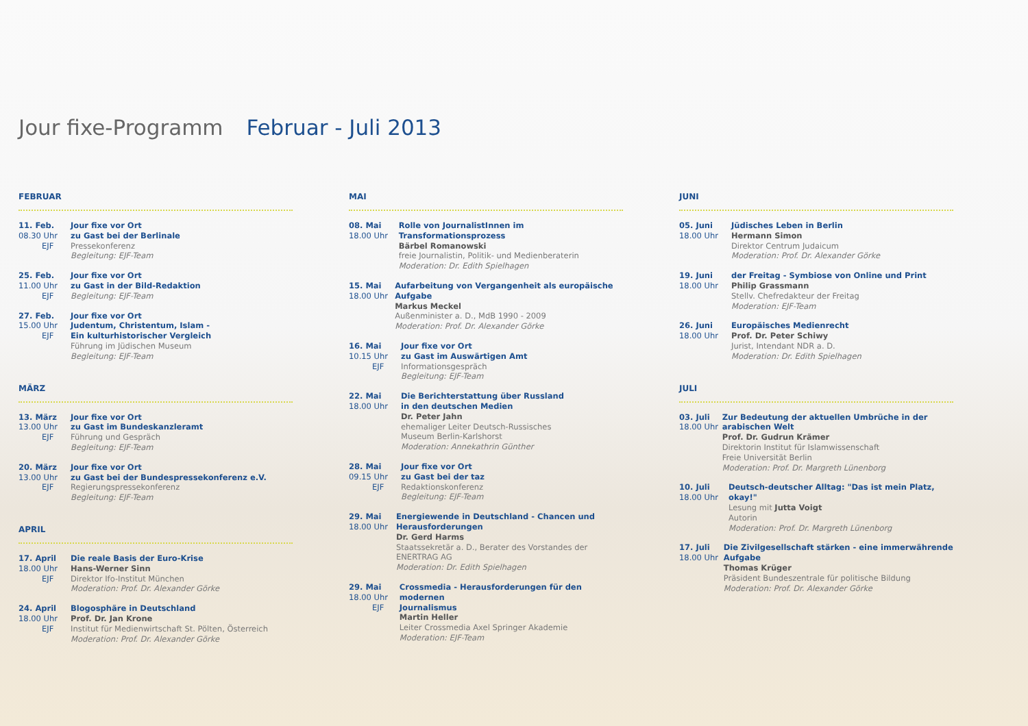Jour fixe-Programm Februar - Juli 2013
FEBRUAR
11. Feb.
08.30 Uhr
EJF
Jour fixe vor Ort
zu Gast bei der Berlinale
Pressekonferenz
Begleitung: EJF-Team
25. Feb.
11.00 Uhr
EJF
Jour fixe vor Ort
zu Gast in der Bild-Redaktion
Begleitung: EJF-Team
27. Feb.
15.00 Uhr
EJF
Jour fixe vor Ort
Judentum, Christentum, Islam -
Ein kulturhistorischer Vergleich
Führung im Jüdischen Museum
Begleitung: EJF-Team
MÄRZ
13. März
13.00 Uhr
EJF
Jour fixe vor Ort
zu Gast im Bundeskanzleramt
Führung und Gespräch
Begleitung: EJF-Team
20. März
13.00 Uhr
EJF
Jour fixe vor Ort
zu Gast bei der Bundespressekonferenz e.V.
Regierungspressekonferenz
Begleitung: EJF-Team
APRIL
17. April
18.00 Uhr
EJF
Die reale Basis der Euro-Krise
Hans-Werner Sinn
Direktor Ifo-Institut München
Moderation: Prof. Dr. Alexander Görke
24. April
18.00 Uhr
EJF
Blogosphäre in Deutschland
Prof. Dr. Jan Krone
Institut für Medienwirtschaft St. Pölten, Österreich
Moderation: Prof. Dr. Alexander Görke
MAI
08. Mai
18.00 Uhr
Rolle von JournalistInnen im Transformationsprozess
Bärbel Romanowski
freie Journalistin, Politik- und Medienberaterin
Moderation: Dr. Edith Spielhagen
15. Mai
18.00 Uhr
Aufarbeitung von Vergangenheit als europäische Aufgabe
Markus Meckel
Außenminister a. D., MdB 1990 - 2009
Moderation: Prof. Dr. Alexander Görke
16. Mai
10.15 Uhr
EJF
Jour fixe vor Ort
zu Gast im Auswärtigen Amt
Informationsgespräch
Begleitung: EJF-Team
22. Mai
18.00 Uhr
Die Berichterstattung über Russland
in den deutschen Medien
Dr. Peter Jahn
ehemaliger Leiter Deutsch-Russisches
Museum Berlin-Karlshorst
Moderation: Annekathrin Günther
28. Mai
09.15 Uhr
EJF
Jour fixe vor Ort
zu Gast bei der taz
Redaktionskonferenz
Begleitung: EJF-Team
29. Mai
18.00 Uhr
Energiewende in Deutschland - Chancen und
Herausforderungen
Dr. Gerd Harms
Staatssekretär a. D., Berater des Vorstandes der ENERTRAG AG
Moderation: Dr. Edith Spielhagen
29. Mai
18.00 Uhr
EJF
Crossmedia - Herausforderungen für den modernen
Journalismus
Martin Heller
Leiter Crossmedia Axel Springer Akademie
Moderation: EJF-Team
JUNI
05. Juni
18.00 Uhr
Jüdisches Leben in Berlin
Hermann Simon
Direktor Centrum Judaicum
Moderation: Prof. Dr. Alexander Görke
19. Juni
18.00 Uhr
der Freitag - Symbiose von Online und Print
Philip Grassmann
Stellv. Chefredakteur der Freitag
Moderation: EJF-Team
26. Juni
18.00 Uhr
Europäisches Medienrecht
Prof. Dr. Peter Schiwy
Jurist, Intendant NDR a. D.
Moderation: Dr. Edith Spielhagen
JULI
03. Juli
18.00 Uhr
Zur Bedeutung der aktuellen Umbrüche in der arabischen Welt
Prof. Dr. Gudrun Krämer
Direktorin Institut für Islamwissenschaft
Freie Universität Berlin
Moderation: Prof. Dr. Margreth Lünenborg
10. Juli
18.00 Uhr
Deutsch-deutscher Alltag: "Das ist mein Platz, okay!"
Lesung mit Jutta Voigt
Autorin
Moderation: Prof. Dr. Margreth Lünenborg
17. Juli
18.00 Uhr
Die Zivilgesellschaft stärken - eine immerwährende Aufgabe
Thomas Krüger
Präsident Bundeszentrale für politische Bildung
Moderation: Prof. Dr. Alexander Görke